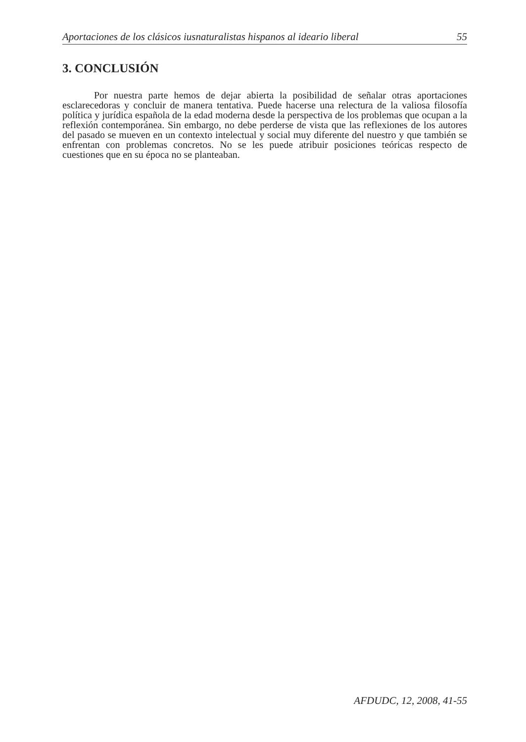Aportaciones de los clásicos iusnaturalistas hispanos al ideario liberal 55
3. CONCLUSIÓN
Por nuestra parte hemos de dejar abierta la posibilidad de señalar otras aportaciones esclarecedoras y concluir de manera tentativa. Puede hacerse una relectura de la valiosa filosofía política y jurídica española de la edad moderna desde la perspectiva de los problemas que ocupan a la reflexión contemporánea. Sin embargo, no debe perderse de vista que las reflexiones de los autores del pasado se mueven en un contexto intelectual y social muy diferente del nuestro y que también se enfrentan con problemas concretos. No se les puede atribuir posiciones teóricas respecto de cuestiones que en su época no se planteaban.
AFDUDC, 12, 2008, 41-55